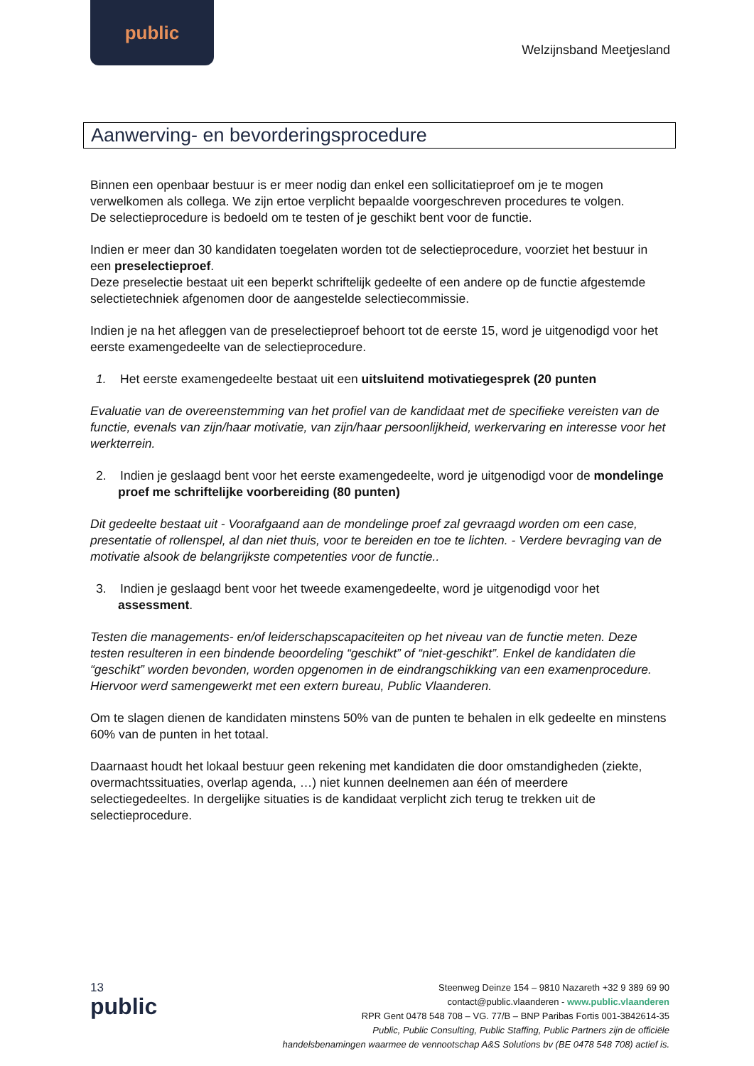public
Welzijnsband Meetjesland
Aanwerving- en bevorderingsprocedure
Binnen een openbaar bestuur is er meer nodig dan enkel een sollicitatieproef om je te mogen verwelkomen als collega. We zijn ertoe verplicht bepaalde voorgeschreven procedures te volgen.
De selectieprocedure is bedoeld om te testen of je geschikt bent voor de functie.
Indien er meer dan 30 kandidaten toegelaten worden tot de selectieprocedure, voorziet het bestuur in een preselectieproef.
Deze preselectie bestaat uit een beperkt schriftelijk gedeelte of een andere op de functie afgestemde selectietechniek afgenomen door de aangestelde selectiecommissie.
Indien je na het afleggen van de preselectieproef behoort tot de eerste 15, word je uitgenodigd voor het eerste examengedeelte van de selectieprocedure.
1. Het eerste examengedeelte bestaat uit een uitsluitend motivatiegesprek (20 punten
Evaluatie van de overeenstemming van het profiel van de kandidaat met de specifieke vereisten van de functie, evenals van zijn/haar motivatie, van zijn/haar persoonlijkheid, werkervaring en interesse voor het werkterrein.
2. Indien je geslaagd bent voor het eerste examengedeelte, word je uitgenodigd voor de mondelinge proef me schriftelijke voorbereiding (80 punten)
Dit gedeelte bestaat uit - Voorafgaand aan de mondelinge proef zal gevraagd worden om een case, presentatie of rollenspel, al dan niet thuis, voor te bereiden en toe te lichten. - Verdere bevraging van de motivatie alsook de belangrijkste competenties voor de functie..
3. Indien je geslaagd bent voor het tweede examengedeelte, word je uitgenodigd voor het assessment.
Testen die managements- en/of leiderschapscapaciteiten op het niveau van de functie meten. Deze testen resulteren in een bindende beoordeling “geschikt” of “niet-geschikt”. Enkel de kandidaten die “geschikt” worden bevonden, worden opgenomen in de eindrangschikking van een examenprocedure. Hiervoor werd samengewerkt met een extern bureau, Public Vlaanderen.
Om te slagen dienen de kandidaten minstens 50% van de punten te behalen in elk gedeelte en minstens 60% van de punten in het totaal.
Daarnaast houdt het lokaal bestuur geen rekening met kandidaten die door omstandigheden (ziekte, overmachtssituaties, overlap agenda, …) niet kunnen deelnemen aan één of meerdere selectiegedeeltes. In dergelijke situaties is de kandidaat verplicht zich terug te trekken uit de selectieprocedure.
13
public
Steenweg Deinze 154 – 9810 Nazareth +32 9 389 69 90
contact@public.vlaanderen - www.public.vlaanderen
RPR Gent 0478 548 708 – VG. 77/B – BNP Paribas Fortis 001-3842614-35
Public, Public Consulting, Public Staffing, Public Partners zijn de officiële
handelsbenamingen waarmee de vennootschap A&S Solutions bv (BE 0478 548 708) actief is.